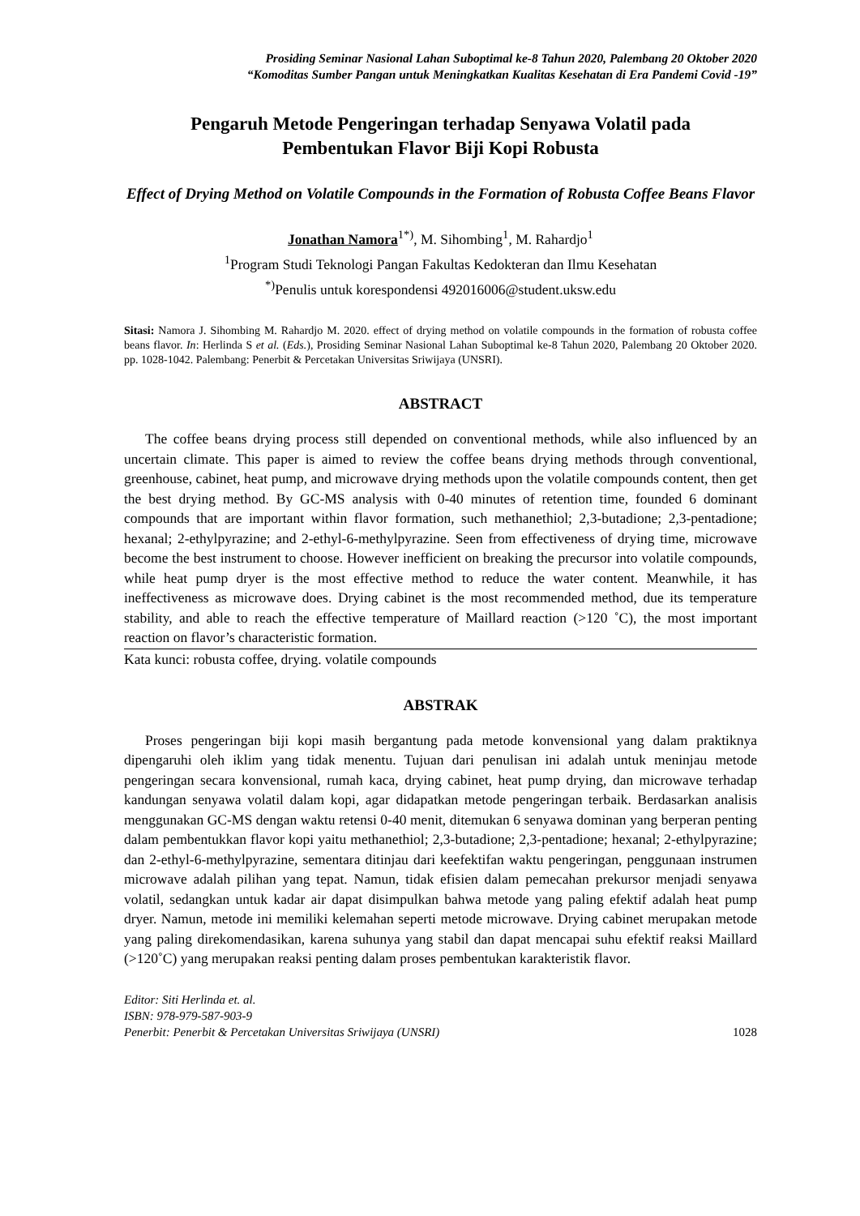Prosiding Seminar Nasional Lahan Suboptimal ke-8 Tahun 2020, Palembang 20 Oktober 2020
“Komoditas Sumber Pangan untuk Meningkatkan Kualitas Kesehatan di Era Pandemi Covid -19”
Pengaruh Metode Pengeringan terhadap Senyawa Volatil pada
Pembentukan Flavor Biji Kopi Robusta
Effect of Drying Method on Volatile Compounds in the Formation of Robusta Coffee Beans Flavor
Jonathan Namora<sup>1*)</sup>, M. Sihombing<sup>1</sup>, M. Rahardjo<sup>1</sup>
<sup>1</sup> Program Studi Teknologi Pangan Fakultas Kedokteran dan Ilmu Kesehatan
<sup>*)</sup> Penulis untuk korespondensi 492016006@student.uksw.edu
Sitasi: Namora J. Sihombing M. Rahardjo M. 2020. effect of drying method on volatile compounds in the formation of robusta coffee beans flavor. In: Herlinda S et al. (Eds.), Prosiding Seminar Nasional Lahan Suboptimal ke-8 Tahun 2020, Palembang 20 Oktober 2020. pp. 1028-1042. Palembang: Penerbit & Percetakan Universitas Sriwijaya (UNSRI).
ABSTRACT
The coffee beans drying process still depended on conventional methods, while also influenced by an uncertain climate. This paper is aimed to review the coffee beans drying methods through conventional, greenhouse, cabinet, heat pump, and microwave drying methods upon the volatile compounds content, then get the best drying method. By GC-MS analysis with 0-40 minutes of retention time, founded 6 dominant compounds that are important within flavor formation, such methanethiol; 2,3-butadione; 2,3-pentadione; hexanal; 2-ethylpyrazine; and 2-ethyl-6-methylpyrazine. Seen from effectiveness of drying time, microwave become the best instrument to choose. However inefficient on breaking the precursor into volatile compounds, while heat pump dryer is the most effective method to reduce the water content. Meanwhile, it has ineffectiveness as microwave does. Drying cabinet is the most recommended method, due its temperature stability, and able to reach the effective temperature of Maillard reaction (>120 ˚C), the most important reaction on flavor’s characteristic formation.
Kata kunci: robusta coffee, drying. volatile compounds
ABSTRAK
Proses pengeringan biji kopi masih bergantung pada metode konvensional yang dalam praktiknya dipengaruhi oleh iklim yang tidak menentu. Tujuan dari penulisan ini adalah untuk meninjau metode pengeringan secara konvensional, rumah kaca, drying cabinet, heat pump drying, dan microwave terhadap kandungan senyawa volatil dalam kopi, agar didapatkan metode pengeringan terbaik. Berdasarkan analisis menggunakan GC-MS dengan waktu retensi 0-40 menit, ditemukan 6 senyawa dominan yang berperan penting dalam pembentukkan flavor kopi yaitu methanethiol; 2,3-butadione; 2,3-pentadione; hexanal; 2-ethylpyrazine; dan 2-ethyl-6-methylpyrazine, sementara ditinjau dari keefektifan waktu pengeringan, penggunaan instrumen microwave adalah pilihan yang tepat. Namun, tidak efisien dalam pemecahan prekursor menjadi senyawa volatil, sedangkan untuk kadar air dapat disimpulkan bahwa metode yang paling efektif adalah heat pump dryer. Namun, metode ini memiliki kelemahan seperti metode microwave. Drying cabinet merupakan metode yang paling direkomendasikan, karena suhunya yang stabil dan dapat mencapai suhu efektif reaksi Maillard (>120˚C) yang merupakan reaksi penting dalam proses pembentukan karakteristik flavor.
Editor: Siti Herlinda et. al.
ISBN: 978-979-587-903-9
Penerbit: Penerbit & Percetakan Universitas Sriwijaya (UNSRI) 1028